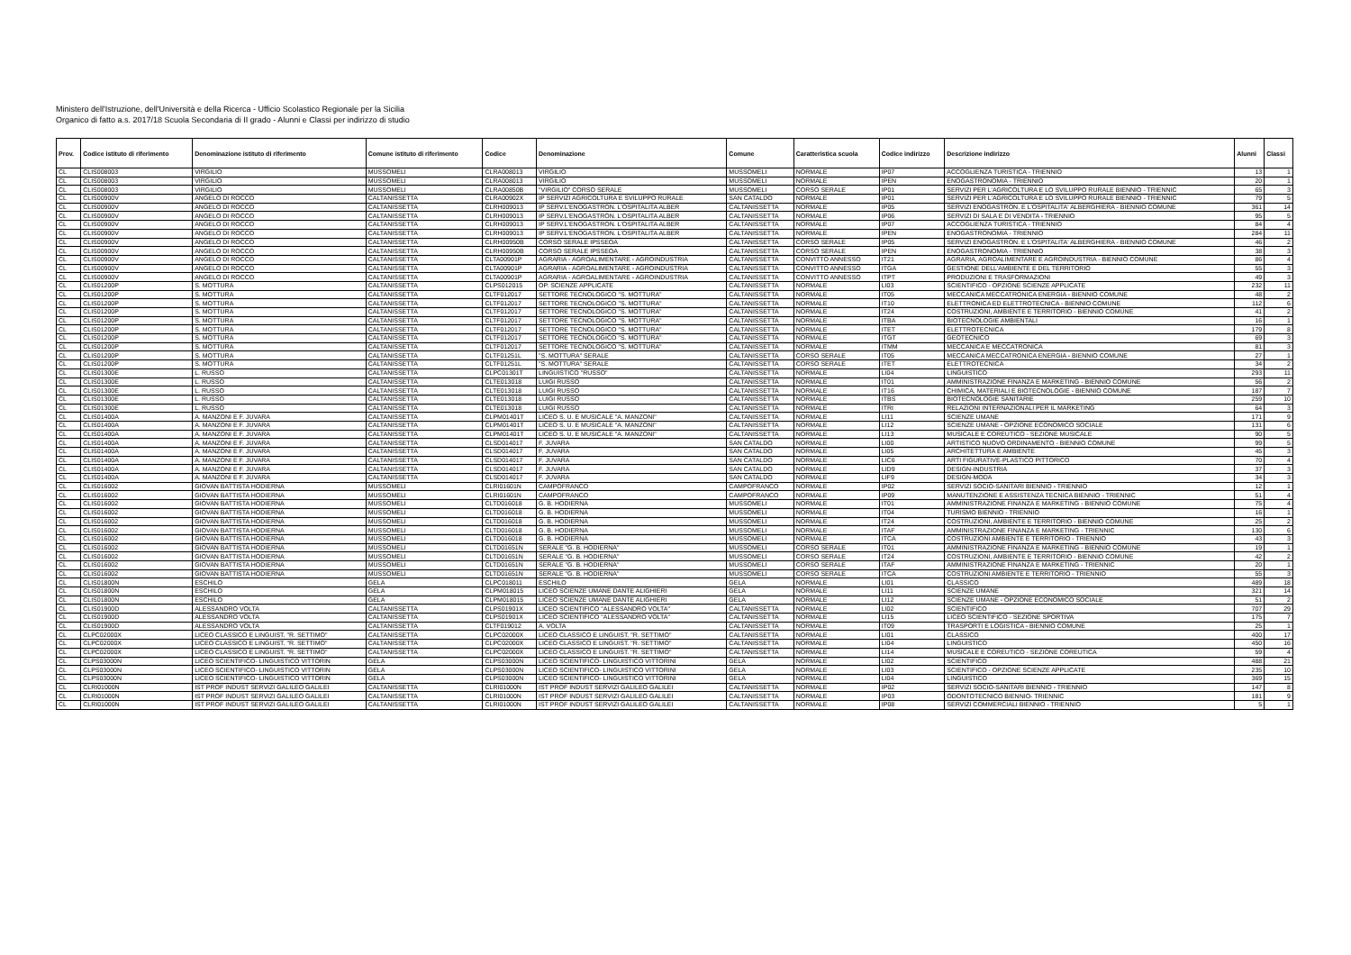Ministero dell'Istruzione, dell'Università e della Ricerca - Ufficio Scolastico Regionale per la Sicilia
Organico di fatto a.s. 2017/18 Scuola Secondaria di II grado - Alunni e Classi per indirizzo di studio
| Prov. | Codice istituto di riferimento | Denominazione istituto di riferimento | Comune istituto di riferimento | Codice | Denominazione | Comune | Caratteristica scuola | Codice indirizzo | Descrizione indirizzo | Alunni | Classi |
| --- | --- | --- | --- | --- | --- | --- | --- | --- | --- | --- | --- |
| CL | CLIS008003 | VIRGILIO | MUSSOMELI | CLRA008013 | VIRGILIO | MUSSOMELI | NORMALE | IP07 | ACCOGLIENZA TURISTICA - TRIENNIO | 13 | 1 |
| CL | CLIS008003 | VIRGILIO | MUSSOMELI | CLRA008013 | VIRGILIO | MUSSOMELI | NORMALE | IPEN | ENOGASTRONOMIA - TRIENNIO | 20 | 1 |
| CL | CLIS008003 | VIRGILIO | MUSSOMELI | CLRA00850B | "VIRGILIO" CORSO SERALE | MUSSOMELI | CORSO SERALE | IP01 | SERVIZI PER L'AGRICOLTURA E LO SVILUPPO RURALE BIENNIO - TRIENNIC | 65 | 3 |
| CL | CLIS00900V | ANGELO DI ROCCO | CALTANISSETTA | CLRA00902X | IP SERVIZI AGRICOLTURA E SVILUPPO RURALE | SAN CATALDO | NORMALE | IP01 | SERVIZI PER L'AGRICOLTURA E LO SVILUPPO RURALE BIENNIO - TRIENNIC | 79 | 5 |
| CL | CLIS00900V | ANGELO DI ROCCO | CALTANISSETTA | CLRH009013 | IP SERV.L'ENOGASTRON. L'OSPITALITA ALBER | CALTANISSETTA | NORMALE | IP05 | SERVIZI ENOGASTRON. E L'OSPITALITA' ALBERGHIERA - BIENNIO COMUNE | 361 | 14 |
| CL | CLIS00900V | ANGELO DI ROCCO | CALTANISSETTA | CLRH009013 | IP SERV.L'ENOGASTRON. L'OSPITALITA ALBER | CALTANISSETTA | NORMALE | IP06 | SERVIZI DI SALA E DI VENDITA - TRIENNIO | 95 | 5 |
| CL | CLIS00900V | ANGELO DI ROCCO | CALTANISSETTA | CLRH009013 | IP SERV.L'ENOGASTRON. L'OSPITALITA ALBER | CALTANISSETTA | NORMALE | IP07 | ACCOGLIENZA TURISTICA - TRIENNIO | 84 | 4 |
| CL | CLIS00900V | ANGELO DI ROCCO | CALTANISSETTA | CLRH009013 | IP SERV.L'ENOGASTRON. L'OSPITALITA ALBER | CALTANISSETTA | NORMALE | IPEN | ENOGASTRONOMIA - TRIENNIO | 284 | 11 |
| CL | CLIS00900V | ANGELO DI ROCCO | CALTANISSETTA | CLRH00950B | CORSO SERALE IPSSEOA | CALTANISSETTA | CORSO SERALE | IP05 | SERVIZI ENOGASTRON. E L'OSPITALITA' ALBERGHIERA - BIENNIO COMUNE | 46 | 2 |
| CL | CLIS00900V | ANGELO DI ROCCO | CALTANISSETTA | CLRH00950B | CORSO SERALE IPSSEOA | CALTANISSETTA | CORSO SERALE | IPEN | ENOGASTRONOMIA - TRIENNIO | 38 | 3 |
| CL | CLIS00900V | ANGELO DI ROCCO | CALTANISSETTA | CLTA00901P | AGRARIA - AGROALIMENTARE - AGROINDUSTRIA | CALTANISSETTA | CONVITTO ANNESSO | IT21 | AGRARIA, AGROALIMENTARE E AGROINDUSTRIA - BIENNIO COMUNE | 86 | 4 |
| CL | CLIS00900V | ANGELO DI ROCCO | CALTANISSETTA | CLTA00901P | AGRARIA - AGROALIMENTARE - AGROINDUSTRIA | CALTANISSETTA | CONVITTO ANNESSO | ITGA | GESTIONE DELL'AMBIENTE E DEL TERRITORIO | 55 | 3 |
| CL | CLIS00900V | ANGELO DI ROCCO | CALTANISSETTA | CLTA00901P | AGRARIA - AGROALIMENTARE - AGROINDUSTRIA | CALTANISSETTA | CONVITTO ANNESSO | ITPT | PRODUZIONI E TRASFORMAZIONI | 49 | 3 |
| CL | CLIS01200P | S. MOTTURA | CALTANISSETTA | CLPS012015 | OP. SCIENZE APPLICATE | CALTANISSETTA | NORMALE | LI03 | SCIENTIFICO - OPZIONE SCIENZE APPLICATE | 232 | 11 |
| CL | CLIS01200P | S. MOTTURA | CALTANISSETTA | CLTF012017 | SETTORE TECNOLOGICO "S. MOTTURA" | CALTANISSETTA | NORMALE | IT05 | MECCANICA MECCATRONICA ENERGIA - BIENNIO COMUNE | 48 | 2 |
| CL | CLIS01200P | S. MOTTURA | CALTANISSETTA | CLTF012017 | SETTORE TECNOLOGICO "S. MOTTURA" | CALTANISSETTA | NORMALE | IT10 | ELETTRONICA ED ELETTROTECNICA - BIENNIO COMUNE | 112 | 6 |
| CL | CLIS01200P | S. MOTTURA | CALTANISSETTA | CLTF012017 | SETTORE TECNOLOGICO "S. MOTTURA" | CALTANISSETTA | NORMALE | IT24 | COSTRUZIONI, AMBIENTE E TERRITORIO - BIENNIO COMUNE | 41 | 2 |
| CL | CLIS01200P | S. MOTTURA | CALTANISSETTA | CLTF012017 | SETTORE TECNOLOGICO "S. MOTTURA" | CALTANISSETTA | NORMALE | ITBA | BIOTECNOLOGIE AMBIENTALI | 16 | 1 |
| CL | CLIS01200P | S. MOTTURA | CALTANISSETTA | CLTF012017 | SETTORE TECNOLOGICO "S. MOTTURA" | CALTANISSETTA | NORMALE | ITET | ELETTROTECNICA | 179 | 8 |
| CL | CLIS01200P | S. MOTTURA | CALTANISSETTA | CLTF012017 | SETTORE TECNOLOGICO "S. MOTTURA" | CALTANISSETTA | NORMALE | ITGT | GEOTECNICO | 69 | 3 |
| CL | CLIS01200P | S. MOTTURA | CALTANISSETTA | CLTF012017 | SETTORE TECNOLOGICO "S. MOTTURA" | CALTANISSETTA | NORMALE | ITMM | MECCANICA E MECCATRONICA | 81 | 3 |
| CL | CLIS01200P | S. MOTTURA | CALTANISSETTA | CLTF01251L | "S. MOTTURA" SERALE | CALTANISSETTA | CORSO SERALE | IT05 | MECCANICA MECCATRONICA ENERGIA - BIENNIO COMUNE | 27 | 1 |
| CL | CLIS01200P | S. MOTTURA | CALTANISSETTA | CLTF01251L | "S. MOTTURA" SERALE | CALTANISSETTA | CORSO SERALE | ITET | ELETTROTECNICA | 34 | 2 |
| CL | CLIS01300E | L. RUSSO | CALTANISSETTA | CLPC01301T | LINGUISTICO "RUSSO" | CALTANISSETTA | NORMALE | LI04 | LINGUISTICO | 293 | 11 |
| CL | CLIS01300E | L. RUSSO | CALTANISSETTA | CLTE013018 | LUIGI RUSSO | CALTANISSETTA | NORMALE | IT01 | AMMINISTRAZIONE FINANZA E MARKETING - BIENNIO COMUNE | 56 | 2 |
| CL | CLIS01300E | L. RUSSO | CALTANISSETTA | CLTE013018 | LUIGI RUSSO | CALTANISSETTA | NORMALE | IT16 | CHIMICA, MATERIALI E BIOTECNOLOGIE - BIENNIO COMUNE | 187 | 7 |
| CL | CLIS01300E | L. RUSSO | CALTANISSETTA | CLTE013018 | LUIGI RUSSO | CALTANISSETTA | NORMALE | ITBS | BIOTECNOLOGIE SANITARIE | 259 | 10 |
| CL | CLIS01300E | L. RUSSO | CALTANISSETTA | CLTE013018 | LUIGI RUSSO | CALTANISSETTA | NORMALE | ITRI | RELAZIONI INTERNAZIONALI PER IL MARKETING | 64 | 3 |
| CL | CLIS01400A | A. MANZONI E F. JUVARA | CALTANISSETTA | CLPM01401T | LICEO S. U. E MUSICALE "A. MANZONI" | CALTANISSETTA | NORMALE | LI11 | SCIENZE UMANE | 171 | 9 |
| CL | CLIS01400A | A. MANZONI E F. JUVARA | CALTANISSETTA | CLPM01401T | LICEO S. U. E MUSICALE "A. MANZONI" | CALTANISSETTA | NORMALE | LI12 | SCIENZE UMANE - OPZIONE ECONOMICO SOCIALE | 131 | 6 |
| CL | CLIS01400A | A. MANZONI E F. JUVARA | CALTANISSETTA | CLPM01401T | LICEO S. U. E MUSICALE "A. MANZONI" | CALTANISSETTA | NORMALE | LI13 | MUSICALE E COREUTICO - SEZIONE MUSICALE | 90 | 5 |
| CL | CLIS01400A | A. MANZONI E F. JUVARA | CALTANISSETTA | CLSD014017 | F. JUVARA | SAN CATALDO | NORMALE | LI00 | ARTISTICO NUOVO ORDINAMENTO - BIENNIO COMUNE | 99 | 5 |
| CL | CLIS01400A | A. MANZONI E F. JUVARA | CALTANISSETTA | CLSD014017 | F. JUVARA | SAN CATALDO | NORMALE | LI05 | ARCHITETTURA E AMBIENTE | 45 | 3 |
| CL | CLIS01400A | A. MANZONI E F. JUVARA | CALTANISSETTA | CLSD014017 | F. JUVARA | SAN CATALDO | NORMALE | LIC6 | ARTI FIGURATIVE-PLASTICO PITTORICO | 70 | 4 |
| CL | CLIS01400A | A. MANZONI E F. JUVARA | CALTANISSETTA | CLSD014017 | F. JUVARA | SAN CATALDO | NORMALE | LID9 | DESIGN-INDUSTRIA | 37 | 3 |
| CL | CLIS01400A | A. MANZONI E F. JUVARA | CALTANISSETTA | CLSD014017 | F. JUVARA | SAN CATALDO | NORMALE | LIF9 | DESIGN-MODA | 34 | 3 |
| CL | CLIS016002 | GIOVAN BATTISTA HODIERNA | MUSSOMELI | CLRI01601N | CAMPOFRANCO | CAMPOFRANCO | NORMALE | IP02 | SERVIZI SOCIO-SANITARI BIENNIO - TRIENNIO | 12 | 1 |
| CL | CLIS016002 | GIOVAN BATTISTA HODIERNA | MUSSOMELI | CLRI01601N | CAMPOFRANCO | CAMPOFRANCO | NORMALE | IP09 | MANUTENZIONE E ASSISTENZA TECNICA BIENNIO - TRIENNIC | 51 | 4 |
| CL | CLIS016002 | GIOVAN BATTISTA HODIERNA | MUSSOMELI | CLTD016018 | G. B. HODIERNA | MUSSOMELI | NORMALE | IT01 | AMMINISTRAZIONE FINANZA E MARKETING - BIENNIO COMUNE | 75 | 4 |
| CL | CLIS016002 | GIOVAN BATTISTA HODIERNA | MUSSOMELI | CLTD016018 | G. B. HODIERNA | MUSSOMELI | NORMALE | IT04 | TURISMO BIENNIO - TRIENNIO | 16 | 1 |
| CL | CLIS016002 | GIOVAN BATTISTA HODIERNA | MUSSOMELI | CLTD016018 | G. B. HODIERNA | MUSSOMELI | NORMALE | IT24 | COSTRUZIONI, AMBIENTE E TERRITORIO - BIENNIO COMUNE | 25 | 2 |
| CL | CLIS016002 | GIOVAN BATTISTA HODIERNA | MUSSOMELI | CLTD016018 | G. B. HODIERNA | MUSSOMELI | NORMALE | ITAF | AMMINISTRAZIONE FINANZA E MARKETING - TRIENNIC | 130 | 6 |
| CL | CLIS016002 | GIOVAN BATTISTA HODIERNA | MUSSOMELI | CLTD016018 | G. B. HODIERNA | MUSSOMELI | NORMALE | ITCA | COSTRUZIONI AMBIENTE E TERRITORIO - TRIENNIO | 43 | 3 |
| CL | CLIS016002 | GIOVAN BATTISTA HODIERNA | MUSSOMELI | CLTD01651N | SERALE "G. B. HODIERNA" | MUSSOMELI | CORSO SERALE | IT01 | AMMINISTRAZIONE FINANZA E MARKETING - BIENNIO COMUNE | 19 | 1 |
| CL | CLIS016002 | GIOVAN BATTISTA HODIERNA | MUSSOMELI | CLTD01651N | SERALE "G. B. HODIERNA" | MUSSOMELI | CORSO SERALE | IT24 | COSTRUZIONI, AMBIENTE E TERRITORIO - BIENNIO COMUNE | 42 | 2 |
| CL | CLIS016002 | GIOVAN BATTISTA HODIERNA | MUSSOMELI | CLTD01651N | SERALE "G. B. HODIERNA" | MUSSOMELI | CORSO SERALE | ITAF | AMMINISTRAZIONE FINANZA E MARKETING - TRIENNIC | 20 | 1 |
| CL | CLIS016002 | GIOVAN BATTISTA HODIERNA | MUSSOMELI | CLTD01651N | SERALE "G. B. HODIERNA" | MUSSOMELI | CORSO SERALE | ITCA | COSTRUZIONI AMBIENTE E TERRITORIO - TRIENNIO | 55 | 3 |
| CL | CLIS01800N | ESCHILO | GELA | CLPC018011 | ESCHILO | GELA | NORMALE | LI01 | CLASSICO | 489 | 18 |
| CL | CLIS01800N | ESCHILO | GELA | CLPM018015 | LICEO SCIENZE UMANE DANTE ALIGHIERI | GELA | NORMALE | LI11 | SCIENZE UMANE | 321 | 14 |
| CL | CLIS01800N | ESCHILO | GELA | CLPM018015 | LICEO SCIENZE UMANE DANTE ALIGHIERI | GELA | NORMALE | LI12 | SCIENZE UMANE - OPZIONE ECONOMICO SOCIALE | 51 | 2 |
| CL | CLIS01900D | ALESSANDRO VOLTA | CALTANISSETTA | CLPS01901X | LICEO SCIENTIFICO "ALESSANDRO VOLTA" | CALTANISSETTA | NORMALE | LI02 | SCIENTIFICO | 707 | 29 |
| CL | CLIS01900D | ALESSANDRO VOLTA | CALTANISSETTA | CLPS01901X | LICEO SCIENTIFICO "ALESSANDRO VOLTA" | CALTANISSETTA | NORMALE | LI15 | LICEO SCIENTIFICO - SEZIONE SPORTIVA | 175 | 7 |
| CL | CLIS01900D | ALESSANDRO VOLTA | CALTANISSETTA | CLTF019012 | A. VOLTA | CALTANISSETTA | NORMALE | IT09 | TRASPORTI E LOGISTICA - BIENNIO COMUNE | 25 | 1 |
| CL | CLPC02000X | LICEO CLASSICO E LINGUIST. "R. SETTIMO" | CALTANISSETTA | CLPC02000X | LICEO CLASSICO E LINGUIST. "R. SETTIMO" | CALTANISSETTA | NORMALE | LI01 | CLASSICO | 400 | 17 |
| CL | CLPC02000X | LICEO CLASSICO E LINGUIST. "R. SETTIMO" | CALTANISSETTA | CLPC02000X | LICEO CLASSICO E LINGUIST. "R. SETTIMO" | CALTANISSETTA | NORMALE | LI04 | LINGUISTICO | 450 | 16 |
| CL | CLPC02000X | LICEO CLASSICO E LINGUIST. "R. SETTIMO" | CALTANISSETTA | CLPC02000X | LICEO CLASSICO E LINGUIST. "R. SETTIMO" | CALTANISSETTA | NORMALE | LI14 | MUSICALE E COREUTICO - SEZIONE COREUTICA | 59 | 4 |
| CL | CLPS03000N | LICEO SCIENTIFICO- LINGUISTICO VITTORIN | GELA | CLPS03000N | LICEO SCIENTIFICO- LINGUISTICO VITTORINI | GELA | NORMALE | LI02 | SCIENTIFICO | 488 | 21 |
| CL | CLPS03000N | LICEO SCIENTIFICO- LINGUISTICO VITTORIN | GELA | CLPS03000N | LICEO SCIENTIFICO- LINGUISTICO VITTORINI | GELA | NORMALE | LI03 | SCIENTIFICO - OPZIONE SCIENZE APPLICATE | 235 | 10 |
| CL | CLPS03000N | LICEO SCIENTIFICO- LINGUISTICO VITTORIN | GELA | CLPS03000N | LICEO SCIENTIFICO- LINGUISTICO VITTORINI | GELA | NORMALE | LI04 | LINGUISTICO | 369 | 15 |
| CL | CLRI01000N | IST PROF INDUST SERVIZI GALILEO GALILEI | CALTANISSETTA | CLRI01000N | IST PROF INDUST SERVIZI GALILEO GALILEI | CALTANISSETTA | NORMALE | IP02 | SERVIZI SOCIO-SANITARI BIENNIO - TRIENNIO | 147 | 8 |
| CL | CLRI01000N | IST PROF INDUST SERVIZI GALILEO GALILEI | CALTANISSETTA | CLRI01000N | IST PROF INDUST SERVIZI GALILEO GALILEI | CALTANISSETTA | NORMALE | IP03 | ODONTOTECNICO BIENNIO- TRIENNIC | 181 | 9 |
| CL | CLRI01000N | IST PROF INDUST SERVIZI GALILEO GALILEI | CALTANISSETTA | CLRI01000N | IST PROF INDUST SERVIZI GALILEO GALILEI | CALTANISSETTA | NORMALE | IP08 | SERVIZI COMMERCIALI BIENNIO - TRIENNIO | 5 | 1 |